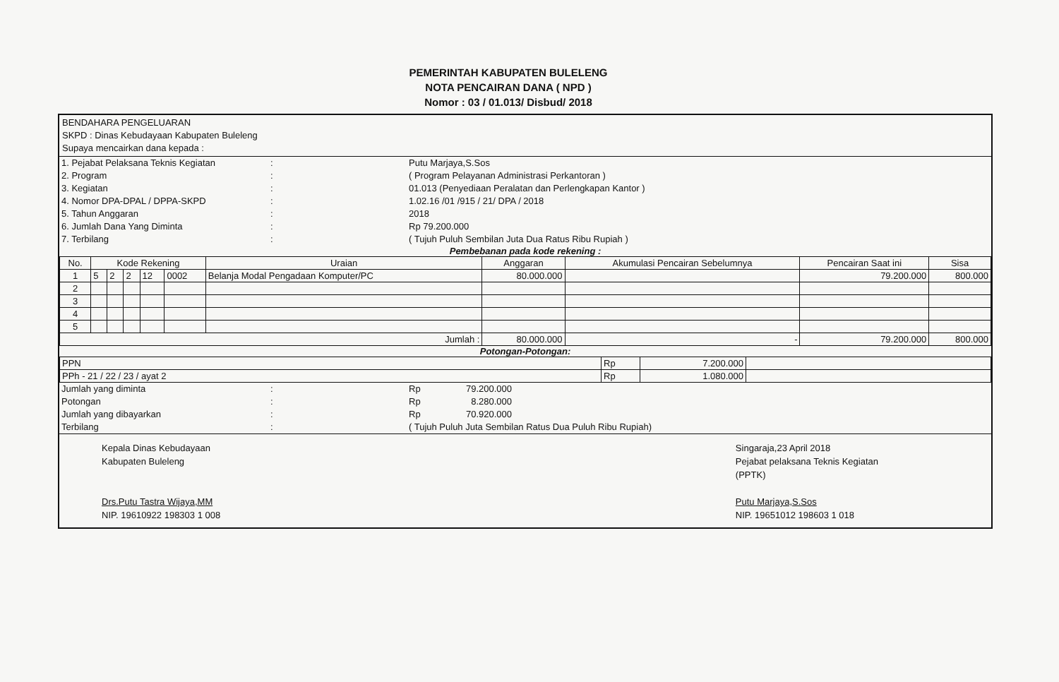PEMERINTAH KABUPATEN BULELENG
NOTA PENCAIRAN DANA ( NPD )
Nomor : 03 / 01.013/ Disbud/ 2018
BENDAHARA PENGELUARAN
SKPD : Dinas Kebudayaan Kabupaten Buleleng
Supaya mencairkan dana kepada :
| 1. Pejabat Pelaksana Teknis Kegiatan | : | Putu Marjaya,S.Sos |
| 2. Program | : | ( Program Pelayanan Administrasi Perkantoran ) |
| 3. Kegiatan | : | 01.013 (Penyediaan Peralatan dan Perlengkapan Kantor ) |
| 4. Nomor DPA-DPAL / DPPA-SKPD | : | 1.02.16 /01 /915 / 21/ DPA / 2018 |
| 5. Tahun Anggaran | : | 2018 |
| 6. Jumlah Dana Yang Diminta | : | Rp 79.200.000 |
| 7. Terbilang | : | ( Tujuh Puluh Sembilan Juta Dua Ratus Ribu Rupiah ) |
Pembebanan pada kode rekening :
| No. | Kode Rekening | | | | | Uraian | Anggaran | Akumulasi Pencairan Sebelumnya | Pencairan Saat ini | Sisa |
| --- | --- | --- | --- | --- | --- | --- | --- | --- | --- | --- |
| 1 | 5 | 2 | 2 | 12 | 0002 | Belanja Modal Pengadaan Komputer/PC | 80.000.000 | | 79.200.000 | 800.000 |
| 2 | | | | | | | | | | |
| 3 | | | | | | | | | | |
| 4 | | | | | | | | | | |
| 5 | | | | | | | | | | |
| Jumlah : | | | | | | | 80.000.000 | - | 79.200.000 | 800.000 |
Potongan-Potongan:
| PPN | Rp | 7.200.000 | |
| PPh - 21 / 22 / 23 / ayat 2 | Rp | 1.080.000 | |
| Jumlah yang diminta | : | Rp | 79.200.000 | |
| Potongan | : | Rp | 8.280.000 | |
| Jumlah yang dibayarkan | : | Rp | 70.920.000 | |
| Terbilang | : | ( Tujuh Puluh Juta Sembilan Ratus Dua Puluh Ribu Rupiah) | | |
Kepala Dinas Kebudayaan
Kabupaten Buleleng
Drs.Putu Tastra Wijaya,MM
NIP. 19610922 198303 1 008
Singaraja,23 April 2018
Pejabat pelaksana Teknis Kegiatan
(PPTK)
Putu Marjaya,S.Sos
NIP. 19651012 198603 1 018